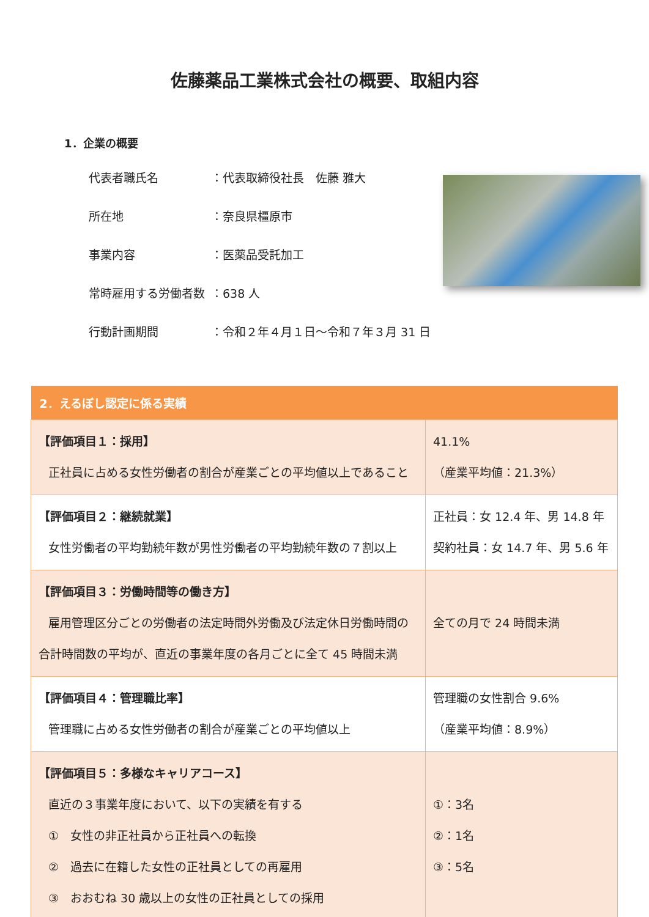佐藤薬品工業株式会社の概要、取組内容
1．企業の概要
代表者職氏名 ：代表取締役社長　佐藤 雅大
所在地 ：奈良県橿原市
事業内容 ：医薬品受託加工
常時雇用する労働者数 ：638 人
行動計画期間 ：令和２年４月１日～令和７年３月 31 日
| 2．えるぼし認定に係る実績 | |
| --- | --- |
| 【評価項目１：採用】 正社員に占める女性労働者の割合が産業ごとの平均値以上であること | 41.1% （産業平均値：21.3%） |
| 【評価項目２：継続就業】 女性労働者の平均勤続年数が男性労働者の平均勤続年数の７割以上 | 正社員：女 12.4 年、男 14.8 年 契約社員：女 14.7 年、男 5.6 年 |
| 【評価項目３：労働時間等の働き方】 雇用管理区分ごとの労働者の法定時間外労働及び法定休日労働時間の合計時間数の平均が、直近の事業年度の各月ごとに全て 45 時間未満 | 全ての月で 24 時間未満 |
| 【評価項目４：管理職比率】 管理職に占める女性労働者の割合が産業ごとの平均値以上 | 管理職の女性割合 9.6% （産業平均値：8.9%） |
| 【評価項目５：多様なキャリアコース】 直近の３事業年度において、以下の実績を有する ① 女性の非正社員から正社員への転換 ② 過去に在籍した女性の正社員としての再雇用 ③ おおむね 30 歳以上の女性の正社員としての採用 | ①：3名 ②：1名 ③：5名 |